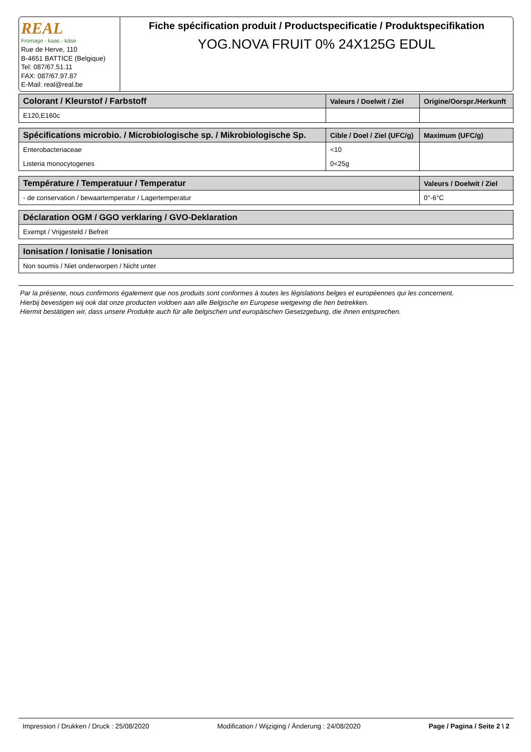REAL
Fromage - kaas - käse
Rue de Herve, 110
B-4651 BATTICE (Belgique)
Tel: 087/67.51.11
FAX: 087/67.97.87
E-Mail: real@real.be
Fiche spécification produit / Productspecificatie / Produktspecifikation
YOG.NOVA FRUIT 0% 24X125G EDUL
| Colorant / Kleurstof / Farbstoff | Valeurs / Doelwit / Ziel | Origine/Oorspr./Herkunft |
| --- | --- | --- |
| E120,E160c | | |
| Spécifications microbio. / Microbiologische sp. / Mikrobiologische Sp. | Cible / Doel / Ziel (UFC/g) | Maximum (UFC/g) |
| --- | --- | --- |
| Enterobacteriaceae | <10 | |
| Listeria monocytogenes | 0<25g | |
| Température / Temperatuur / Temperatur | Valeurs / Doelwit / Ziel |
| --- | --- |
| - de conservation / bewaartemperatur / Lagertemperatur | 0°-6°C |
| Déclaration OGM / GGO verklaring / GVO-Deklaration |
| --- |
| Exempt / Vrijgesteld / Befreit |
| Ionisation / Ionisatie / Ionisation |
| --- |
| Non soumis / Niet onderworpen / Nicht unter |
Par la présente, nous confirmons également que nos produits sont conformes à toutes les législations belges et européennes qui les concernent.
Hierbij bevestigen wij ook dat onze producten voldoen aan alle Belgische en Europese wetgeving die hen betrekken.
Hiermit bestätigen wir, dass unsere Produkte auch für alle belgischen und europäischen Gesetzgebung, die ihnen entsprechen.
Impression / Drukken / Druck : 25/08/2020 Modification / Wijziging / Änderung : 24/08/2020 Page / Pagina / Seite 2 \ 2